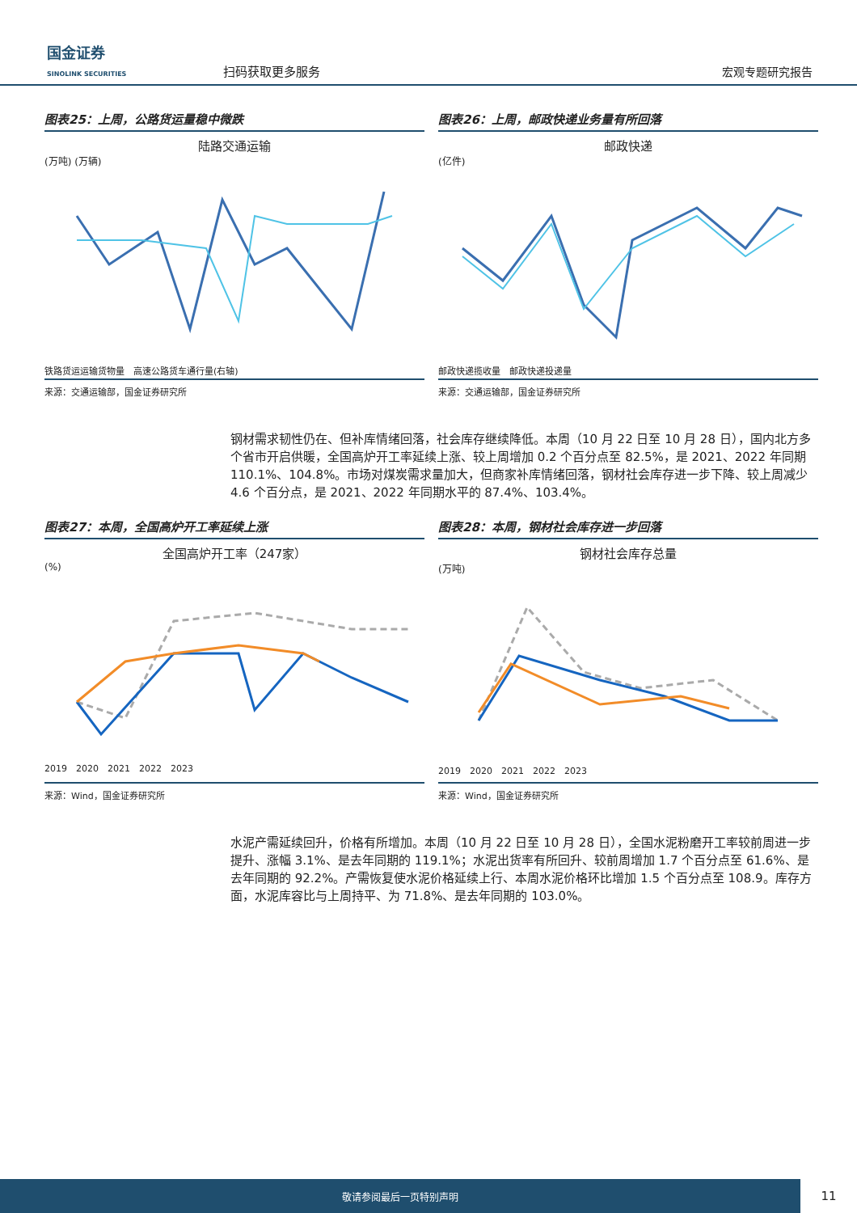国金证券
SINOLINK SECURITIES
扫码获取更多服务
宏观专题研究报告
图表25：上周，公路货运量稳中微跌
陆路交通运输
(万吨) (万辆)
铁路货运运输货物量　高速公路货车通行量(右轴)
来源：交通运输部，国金证券研究所
图表26：上周，邮政快递业务量有所回落
邮政快递
(亿件)
邮政快递揽收量　邮政快递投递量
来源：交通运输部，国金证券研究所
钢材需求韧性仍在、但补库情绪回落，社会库存继续降低。本周（10 月 22 日至 10 月 28 日），国内北方多个省市开启供暖，全国高炉开工率延续上涨、较上周增加 0.2 个百分点至 82.5%，是 2021、2022 年同期 110.1%、104.8%。市场对煤炭需求量加大，但商家补库情绪回落，钢材社会库存进一步下降、较上周减少 4.6 个百分点，是 2021、2022 年同期水平的 87.4%、103.4%。
图表27：本周，全国高炉开工率延续上涨
全国高炉开工率（247家）
(%)
2019　2020　2021　2022　2023
来源：Wind，国金证券研究所
图表28：本周，钢材社会库存进一步回落
钢材社会库存总量
(万吨)
2019　2020　2021　2022　2023
来源：Wind，国金证券研究所
水泥产需延续回升，价格有所增加。本周（10 月 22 日至 10 月 28 日），全国水泥粉磨开工率较前周进一步提升、涨幅 3.1%、是去年同期的 119.1%；水泥出货率有所回升、较前周增加 1.7 个百分点至 61.6%、是去年同期的 92.2%。产需恢复使水泥价格延续上行、本周水泥价格环比增加 1.5 个百分点至 108.9。库存方面，水泥库容比与上周持平、为 71.8%、是去年同期的 103.0%。
敬请参阅最后一页特别声明
11